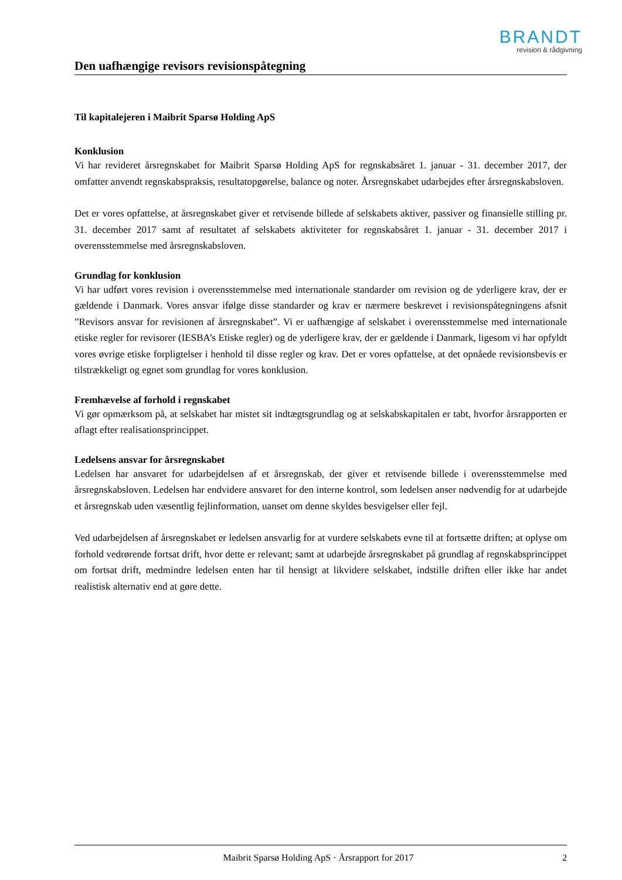BRANDT
revision & rådgivning
Den uafhængige revisors revisionspåtegning
Til kapitalejeren i Maibrit Sparsø Holding ApS
Konklusion
Vi har revideret årsregnskabet for Maibrit Sparsø Holding ApS for regnskabsåret 1. januar - 31. december 2017, der omfatter anvendt regnskabspraksis, resultatopgørelse, balance og noter. Årsregnskabet udarbejdes efter årsregnskabsloven.
Det er vores opfattelse, at årsregnskabet giver et retvisende billede af selskabets aktiver, passiver og finansielle stilling pr. 31. december 2017 samt af resultatet af selskabets aktiviteter for regnskabsåret 1. januar - 31. december 2017 i overensstemmelse med årsregnskabsloven.
Grundlag for konklusion
Vi har udført vores revision i overensstemmelse med internationale standarder om revision og de yderligere krav, der er gældende i Danmark. Vores ansvar ifølge disse standarder og krav er nærmere beskrevet i revisionspåtegningens afsnit ”Revisors ansvar for revisionen af årsregnskabet”. Vi er uafhængige af selskabet i overensstemmelse med internationale etiske regler for revisorer (IESBA’s Etiske regler) og de yderligere krav, der er gældende i Danmark, ligesom vi har opfyldt vores øvrige etiske forpligtelser i henhold til disse regler og krav. Det er vores opfattelse, at det opnåede revisionsbevis er tilstrækkeligt og egnet som grundlag for vores konklusion.
Fremhævelse af forhold i regnskabet
Vi gør opmærksom på, at selskabet har mistet sit indtægtsgrundlag og at selskabskapitalen er tabt, hvorfor årsrapporten er aflagt efter realisationsprincippet.
Ledelsens ansvar for årsregnskabet
Ledelsen har ansvaret for udarbejdelsen af et årsregnskab, der giver et retvisende billede i overensstemmelse med årsregnskabsloven. Ledelsen har endvidere ansvaret for den interne kontrol, som ledelsen anser nødvendig for at udarbejde et årsregnskab uden væsentlig fejlinformation, uanset om denne skyldes besvigelser eller fejl.
Ved udarbejdelsen af årsregnskabet er ledelsen ansvarlig for at vurdere selskabets evne til at fortsætte driften; at oplyse om forhold vedrørende fortsat drift, hvor dette er relevant; samt at udarbejde årsregnskabet på grundlag af regnskabsprincippet om fortsat drift, medmindre ledelsen enten har til hensigt at likvidere selskabet, indstille driften eller ikke har andet realistisk alternativ end at gøre dette.
Maibrit Sparsø Holding ApS · Årsrapport for 2017 2